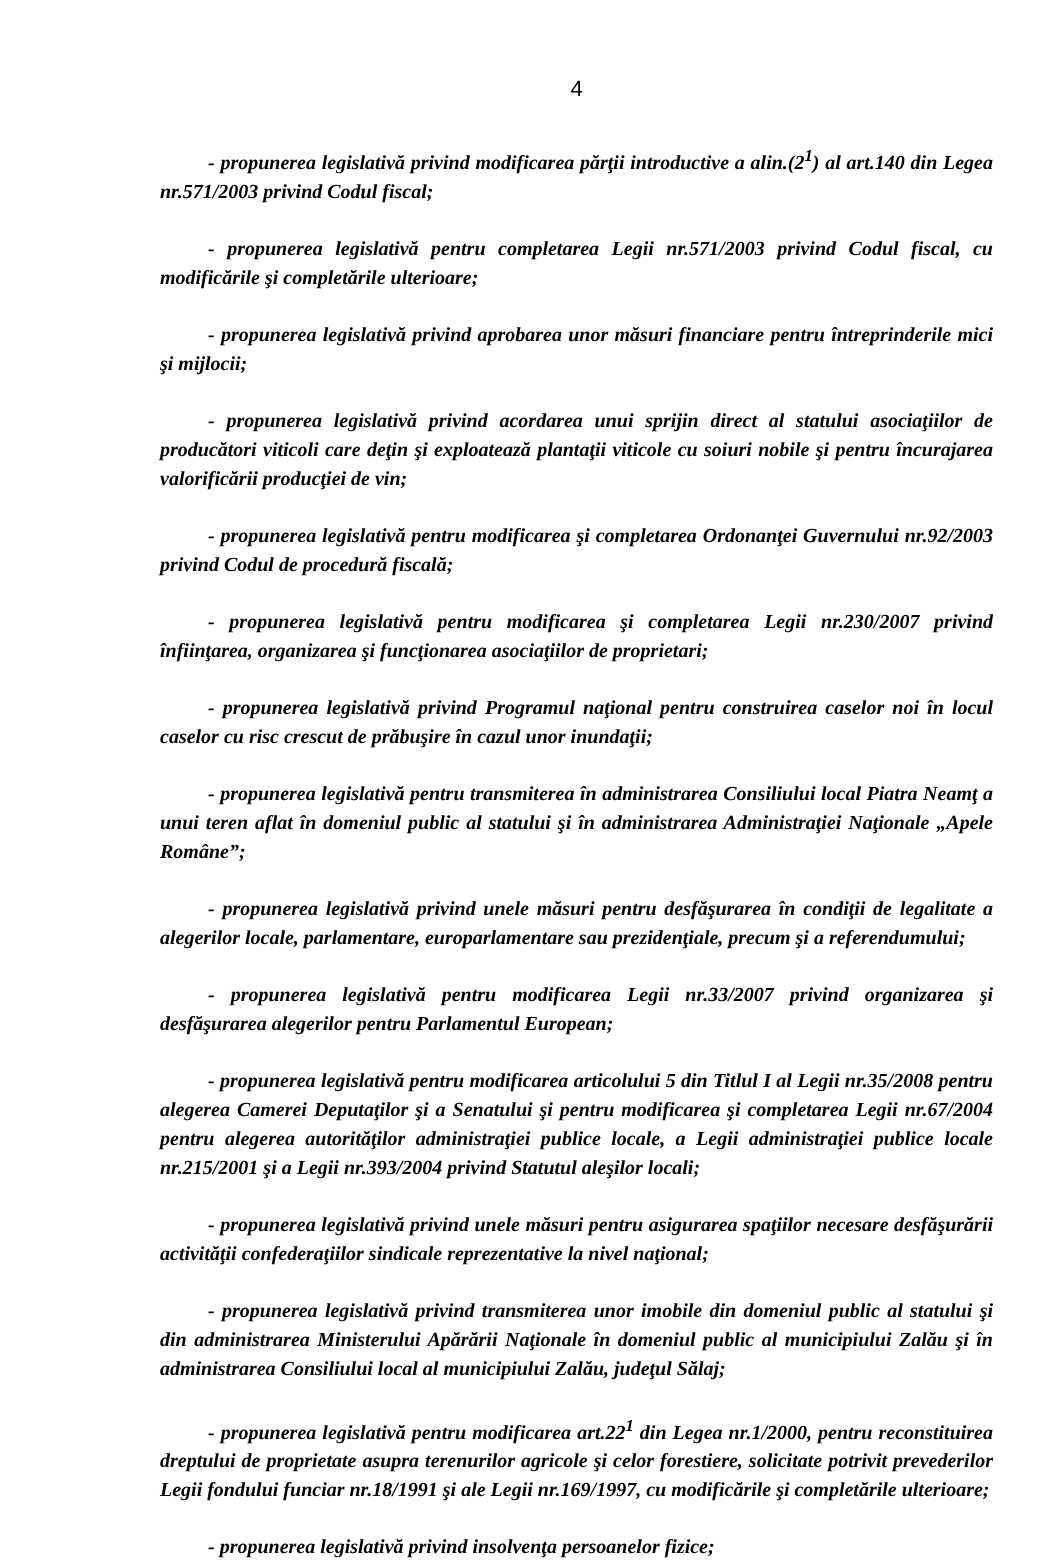4
- propunerea legislativă privind modificarea părţii introductive a alin.(2<sup>1</sup>) al art.140 din Legea nr.571/2003 privind Codul fiscal;
- propunerea legislativă pentru completarea Legii nr.571/2003 privind Codul fiscal, cu modificările şi completările ulterioare;
- propunerea legislativă privind aprobarea unor măsuri financiare pentru întreprinderile mici şi mijlocii;
- propunerea legislativă privind acordarea unui sprijin direct al statului asociaţiilor de producători viticoli care deţin şi exploatează plantaţii viticole cu soiuri nobile şi pentru încurajarea valorificării producţiei de vin;
- propunerea legislativă pentru modificarea şi completarea Ordonanţei Guvernului nr.92/2003 privind Codul de procedură fiscală;
- propunerea legislativă pentru modificarea şi completarea Legii nr.230/2007 privind înfiinţarea, organizarea şi funcţionarea asociaţiilor de proprietari;
- propunerea legislativă privind Programul naţional pentru construirea caselor noi în locul caselor cu risc crescut de prăbuşire în cazul unor inundaţii;
- propunerea legislativă pentru transmiterea în administrarea Consiliului local Piatra Neamţ a unui teren aflat în domeniul public al statului şi în administrarea Administraţiei Naţionale „Apele Române”;
- propunerea legislativă privind unele măsuri pentru desfăşurarea în condiţii de legalitate a alegerilor locale, parlamentare, europarlamentare sau prezidenţiale, precum şi a referendumului;
- propunerea legislativă pentru modificarea Legii nr.33/2007 privind organizarea şi desfăşurarea alegerilor pentru Parlamentul European;
- propunerea legislativă pentru modificarea articolului 5 din Titlul I al Legii nr.35/2008 pentru alegerea Camerei Deputaţilor şi a Senatului şi pentru modificarea şi completarea Legii nr.67/2004 pentru alegerea autorităţilor administraţiei publice locale, a Legii administraţiei publice locale nr.215/2001 şi a Legii nr.393/2004 privind Statutul aleşilor locali;
- propunerea legislativă privind unele măsuri pentru asigurarea spaţiilor necesare desfăşurării activităţii confederaţiilor sindicale reprezentative la nivel naţional;
- propunerea legislativă privind transmiterea unor imobile din domeniul public al statului şi din administrarea Ministerului Apărării Naţionale în domeniul public al municipiului Zalău şi în administrarea Consiliului local al municipiului Zalău, judeţul Sălaj;
- propunerea legislativă pentru modificarea art.22<sup>1</sup> din Legea nr.1/2000, pentru reconstituirea dreptului de proprietate asupra terenurilor agricole şi celor forestiere, solicitate potrivit prevederilor Legii fondului funciar nr.18/1991 şi ale Legii nr.169/1997, cu modificările şi completările ulterioare;
- propunerea legislativă privind insolvenţa persoanelor fizice;